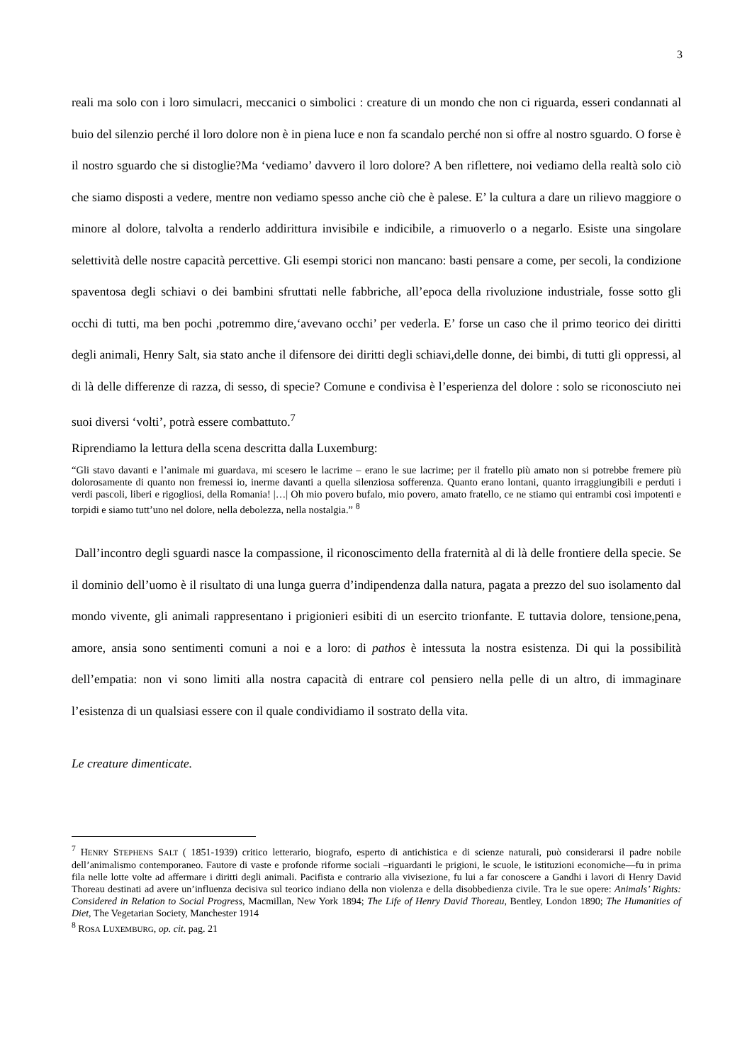3
reali ma solo con i loro simulacri, meccanici o simbolici : creature di un mondo che non ci riguarda, esseri condannati al buio del silenzio perché il loro dolore non è in piena luce e non fa scandalo perché non si offre al nostro sguardo. O forse è il nostro sguardo che si distoglie?Ma ‘vediamo’ davvero il loro dolore? A ben riflettere, noi vediamo della realtà solo ciò che siamo disposti a vedere, mentre non vediamo spesso anche ciò che è palese. E’ la cultura a dare un rilievo maggiore o minore al dolore, talvolta a renderlo addirittura invisibile e indicibile, a rimuoverlo o a negarlo. Esiste una singolare selettività delle nostre capacità percettive. Gli esempi storici non mancano: basti pensare a come, per secoli, la condizione spaventosa degli schiavi o dei bambini sfruttati nelle fabbriche, all’epoca della rivoluzione industriale, fosse sotto gli occhi di tutti, ma ben pochi ,potremmo dire,‘avevano occhi’ per vederla. E’ forse un caso che il primo teorico dei diritti degli animali, Henry Salt, sia stato anche il difensore dei diritti degli schiavi,delle donne, dei bimbi, di tutti gli oppressi, al di là delle differenze di razza, di sesso, di specie? Comune e condivisa è l’esperienza del dolore : solo se riconosciuto nei suoi diversi ‘volti’, potrà essere combattuto.<sup>7</sup>
Riprendiamo la lettura della scena descritta dalla Luxemburg:
“Gli stavo davanti e l’animale mi guardava, mi scesero le lacrime – erano le sue lacrime; per il fratello più amato non si potrebbe fremere più dolorosamente di quanto non fremessi io, inerme davanti a quella silenziosa sofferenza. Quanto erano lontani, quanto irraggiungibili e perduti i verdi pascoli, liberi e rigogliosi, della Romania! |…| Oh mio povero bufalo, mio povero, amato fratello, ce ne stiamo qui entrambi così impotenti e torpidi e siamo tutt’uno nel dolore, nella debolezza, nella nostalgia.” <sup>8</sup>
Dall’incontro degli sguardi nasce la compassione, il riconoscimento della fraternità al di là delle frontiere della specie. Se il dominio dell’uomo è il risultato di una lunga guerra d’indipendenza dalla natura, pagata a prezzo del suo isolamento dal mondo vivente, gli animali rappresentano i prigionieri esibiti di un esercito trionfante. E tuttavia dolore, tensione,pena, amore, ansia sono sentimenti comuni a noi e a loro: di pathos è intessuta la nostra esistenza. Di qui la possibilità dell’empatia: non vi sono limiti alla nostra capacità di entrare col pensiero nella pelle di un altro, di immaginare l’esistenza di un qualsiasi essere con il quale condividiamo il sostrato della vita.
Le creature dimenticate.
<sup>7</sup> HENRY STEPHENS SALT ( 1851-1939) critico letterario, biografo, esperto di antichistica e di scienze naturali, può considerarsi il padre nobile dell’animalismo contemporaneo. Fautore di vaste e profonde riforme sociali –riguardanti le prigioni, le scuole, le istituzioni economiche—fu in prima fila nelle lotte volte ad affermare i diritti degli animali. Pacifista e contrario alla vivisezione, fu lui a far conoscere a Gandhi i lavori di Henry David Thoreau destinati ad avere un’influenza decisiva sul teorico indiano della non violenza e della disobbedienza civile. Tra le sue opere: Animals’ Rights: Considered in Relation to Social Progress, Macmillan, New York 1894; The Life of Henry David Thoreau, Bentley, London 1890; The Humanities of Diet, The Vegetarian Society, Manchester 1914
<sup>8</sup> ROSA LUXEMBURG, op. cit. pag. 21